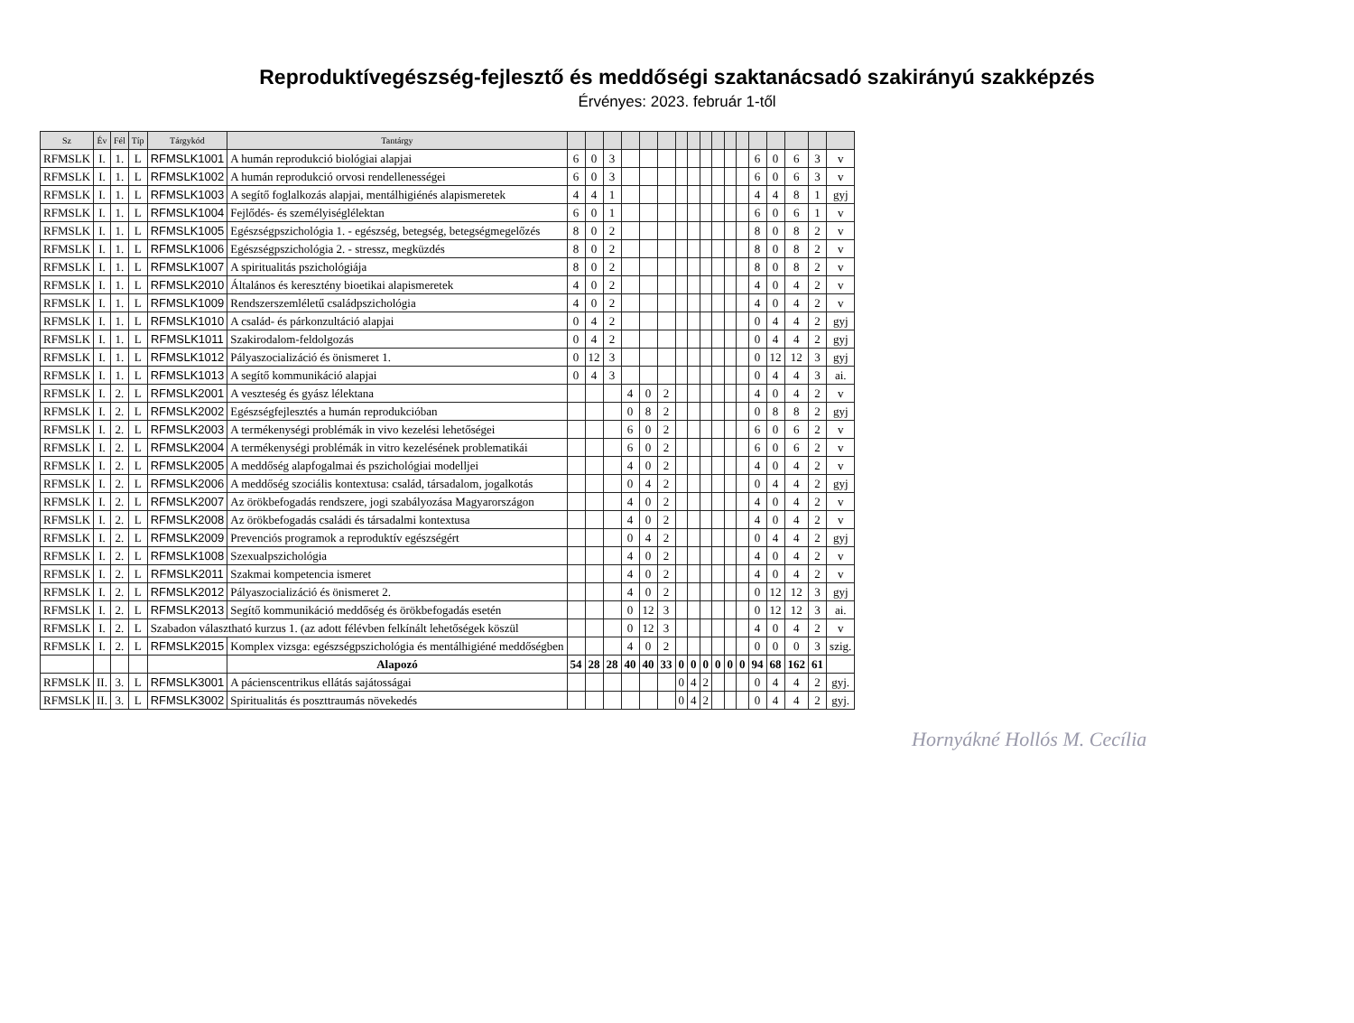Reproduktívegészség-fejlesztő és meddőségi szaktanácsadó szakirányú szakképzés
Érvényes: 2023. február 1-től
| Sz | Év | Fél | Típ | Tárgykód | Tantárgy | | | | | | | | | | | | | | | | | |
| --- | --- | --- | --- | --- | --- | --- | --- | --- | --- | --- | --- | --- | --- | --- | --- | --- | --- | --- | --- | --- | --- | --- |
| RFMSLK | I. | 1. | L | RFMSLK1001 | A humán reprodukció biológiai alapjai | 6 | 0 | 3 | | | | | | | | | | 6 | 0 | 6 | 3 | v |
| RFMSLK | I. | 1. | L | RFMSLK1002 | A humán reprodukció orvosi rendellenességei | 6 | 0 | 3 | | | | | | | | | | 6 | 0 | 6 | 3 | v |
| RFMSLK | I. | 1. | L | RFMSLK1003 | A segítő foglalkozás alapjai, mentálhigiénés alapismeretek | 4 | 4 | 1 | | | | | | | | | | 4 | 4 | 8 | 1 | gyj |
| RFMSLK | I. | 1. | L | RFMSLK1004 | Fejlődés- és személyiséglélektan | 6 | 0 | 1 | | | | | | | | | | 6 | 0 | 6 | 1 | v |
| RFMSLK | I. | 1. | L | RFMSLK1005 | Egészségpszichológia 1. - egészség, betegség, betegségmegelőzés | 8 | 0 | 2 | | | | | | | | | | 8 | 0 | 8 | 2 | v |
| RFMSLK | I. | 1. | L | RFMSLK1006 | Egészségpszichológia 2. - stressz, megküzdés | 8 | 0 | 2 | | | | | | | | | | 8 | 0 | 8 | 2 | v |
| RFMSLK | I. | 1. | L | RFMSLK1007 | A spiritualitás pszichológiája | 8 | 0 | 2 | | | | | | | | | | 8 | 0 | 8 | 2 | v |
| RFMSLK | I. | 1. | L | RFMSLK2010 | Általános és keresztény bioetikai alapismeretek | 4 | 0 | 2 | | | | | | | | | | 4 | 0 | 4 | 2 | v |
| RFMSLK | I. | 1. | L | RFMSLK1009 | Rendszerszemléletű családpszichológia | 4 | 0 | 2 | | | | | | | | | | 4 | 0 | 4 | 2 | v |
| RFMSLK | I. | 1. | L | RFMSLK1010 | A család- és párkonzultáció alapjai | 0 | 4 | 2 | | | | | | | | | | 0 | 4 | 4 | 2 | gyj |
| RFMSLK | I. | 1. | L | RFMSLK1011 | Szakirodalom-feldolgozás | 0 | 4 | 2 | | | | | | | | | | 0 | 4 | 4 | 2 | gyj |
| RFMSLK | I. | 1. | L | RFMSLK1012 | Pályaszocializáció és önismeret 1. | 0 | 12 | 3 | | | | | | | | | | 0 | 12 | 12 | 3 | gyj |
| RFMSLK | I. | 1. | L | RFMSLK1013 | A segítő kommunikáció alapjai | 0 | 4 | 3 | | | | | | | | | | 0 | 4 | 4 | 3 | ai. |
| RFMSLK | I. | 2. | L | RFMSLK2001 | A veszteség és gyász lélektana | | | | 4 | 0 | 2 | | | | | | | 4 | 0 | 4 | 2 | v |
| RFMSLK | I. | 2. | L | RFMSLK2002 | Egészségfejlesztés a humán reprodukcióban | | | | 0 | 8 | 2 | | | | | | | 0 | 8 | 8 | 2 | gyj |
| RFMSLK | I. | 2. | L | RFMSLK2003 | A termékenységi problémák in vivo kezelési lehetőségei | | | | 6 | 0 | 2 | | | | | | | 6 | 0 | 6 | 2 | v |
| RFMSLK | I. | 2. | L | RFMSLK2004 | A termékenységi problémák in vitro kezelésének problematikái | | | | 6 | 0 | 2 | | | | | | | 6 | 0 | 6 | 2 | v |
| RFMSLK | I. | 2. | L | RFMSLK2005 | A meddőség alapfogalmai és pszichológiai modelljei | | | | 4 | 0 | 2 | | | | | | | 4 | 0 | 4 | 2 | v |
| RFMSLK | I. | 2. | L | RFMSLK2006 | A meddőség szociális kontextusa: család, társadalom, jogalkotás | | | | 0 | 4 | 2 | | | | | | | 0 | 4 | 4 | 2 | gyj |
| RFMSLK | I. | 2. | L | RFMSLK2007 | Az örökbefogadás rendszere, jogi szabályozása Magyarországon | | | | 4 | 0 | 2 | | | | | | | 4 | 0 | 4 | 2 | v |
| RFMSLK | I. | 2. | L | RFMSLK2008 | Az örökbefogadás családi és társadalmi kontextusa | | | | 4 | 0 | 2 | | | | | | | 4 | 0 | 4 | 2 | v |
| RFMSLK | I. | 2. | L | RFMSLK2009 | Prevenciós programok a reproduktív egészségért | | | | 0 | 4 | 2 | | | | | | | 0 | 4 | 4 | 2 | gyj |
| RFMSLK | I. | 2. | L | RFMSLK1008 | Szexualpszichológia | | | | 4 | 0 | 2 | | | | | | | 4 | 0 | 4 | 2 | v |
| RFMSLK | I. | 2. | L | RFMSLK2011 | Szakmai kompetencia ismeret | | | | 4 | 0 | 2 | | | | | | | 4 | 0 | 4 | 2 | v |
| RFMSLK | I. | 2. | L | RFMSLK2012 | Pályaszocializáció és önismeret 2. | | | | 4 | 0 | 2 | | | | | | | 0 | 12 | 12 | 3 | gyj |
| RFMSLK | I. | 2. | L | RFMSLK2013 | Segítő kommunikáció meddőség és örökbefogadás esetén | | | | 0 | 12 | 3 | | | | | | | 0 | 12 | 12 | 3 | ai. |
| RFMSLK | I. | 2. | L | Szabadon választható kurzus 1. (az adott félévben felkínált lehetőségek köszül | | | | | 0 | 12 | 3 | | | | | | | 4 | 0 | 4 | 2 | v |
| RFMSLK | I. | 2. | L | RFMSLK2015 | Komplex vizsga: egészségpszichológia és mentálhigiéné meddőségben | | | | 4 | 0 | 2 | | | | | | | 0 | 0 | 0 | 3 | szig. |
| | | | | | Alapozó | 54 | 28 | 28 | 40 | 40 | 33 | 0 | 0 | 0 | 0 | 0 | 0 | 94 | 68 | 162 | 61 | |
| RFMSLK | II. | 3. | L | RFMSLK3001 | A pácienscentrikus ellátás sajátosságai | | | | | | | 0 | 4 | 2 | | | | 0 | 4 | 4 | 2 | gyj. |
| RFMSLK | II. | 3. | L | RFMSLK3002 | Spiritualitás és poszttraumás növekedés | | | | | | | 0 | 4 | 2 | | | | 0 | 4 | 4 | 2 | gyj. |
Hornyákné Hollós M. Cecília